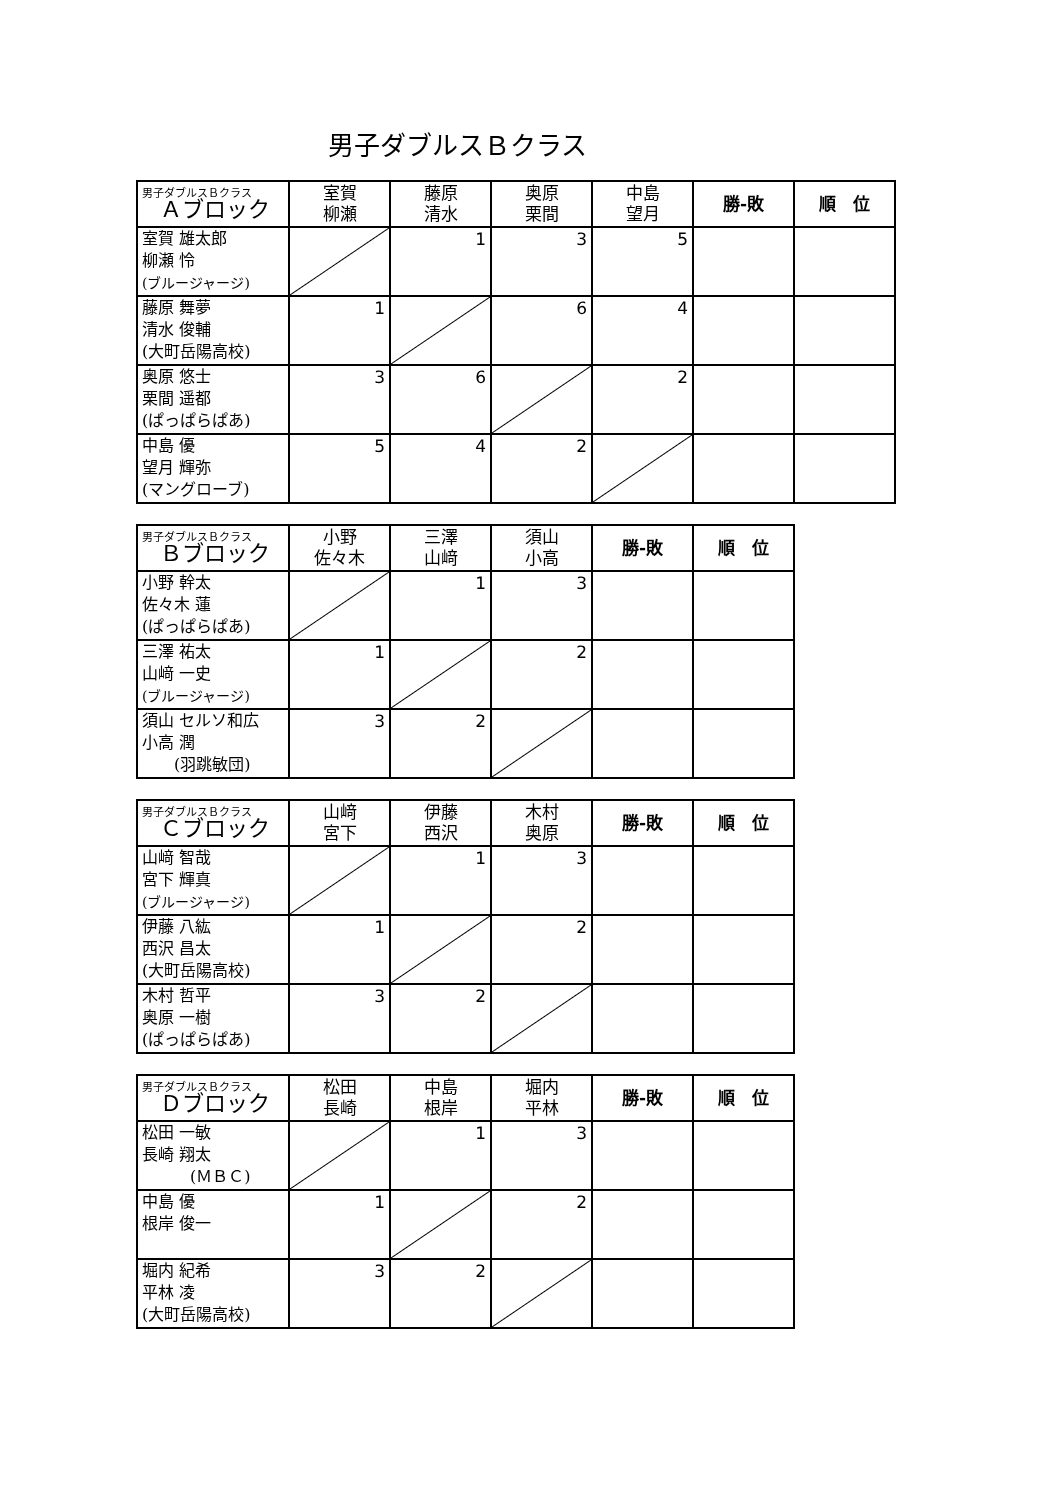男子ダブルスＢクラス
| 男子ダブルスＢクラス Ａブロック | 室賀 柳瀬 | 藤原 清水 | 奥原 栗間 | 中島 望月 | 勝-敗 | 順 位 |
| --- | --- | --- | --- | --- | --- | --- |
| 室賀 雄太郎 柳瀬 怜 (ブルージャージ) | | 1 | 3 | 5 | | |
| 藤原 舞夢 清水 俊輔 (大町岳陽高校) | 1 | | 6 | 4 | | |
| 奥原 悠士 栗間 遥都 (ぱっぱらぱあ) | 3 | 6 | | 2 | | |
| 中島 優 望月 輝弥 (マングローブ) | 5 | 4 | 2 | | | |
| 男子ダブルスＢクラス Ｂブロック | 小野 佐々木 | 三澤 山﨑 | 須山 小高 | 勝-敗 | 順 位 |
| --- | --- | --- | --- | --- | --- |
| 小野 幹太 佐々木 蓮 (ぱっぱらぱあ) | | 1 | 3 | | |
| 三澤 祐太 山﨑 一史 (ブルージャージ) | 1 | | 2 | | |
| 須山 セルソ和広 小高 潤 (羽跳敏団) | 3 | 2 | | | |
| 男子ダブルスＢクラス Ｃブロック | 山﨑 宮下 | 伊藤 西沢 | 木村 奥原 | 勝-敗 | 順 位 |
| --- | --- | --- | --- | --- | --- |
| 山﨑 智哉 宮下 輝真 (ブルージャージ) | | 1 | 3 | | |
| 伊藤 八紘 西沢 昌太 (大町岳陽高校) | 1 | | 2 | | |
| 木村 哲平 奥原 一樹 (ぱっぱらぱあ) | 3 | 2 | | | |
| 男子ダブルスＢクラス Ｄブロック | 松田 長崎 | 中島 根岸 | 堀内 平林 | 勝-敗 | 順 位 |
| --- | --- | --- | --- | --- | --- |
| 松田 一敏 長崎 翔太 (ＭＢＣ) | | 1 | 3 | | |
| 中島 優 根岸 俊一 | 1 | | 2 | | |
| 堀内 紀希 平林 凌 (大町岳陽高校) | 3 | 2 | | | |